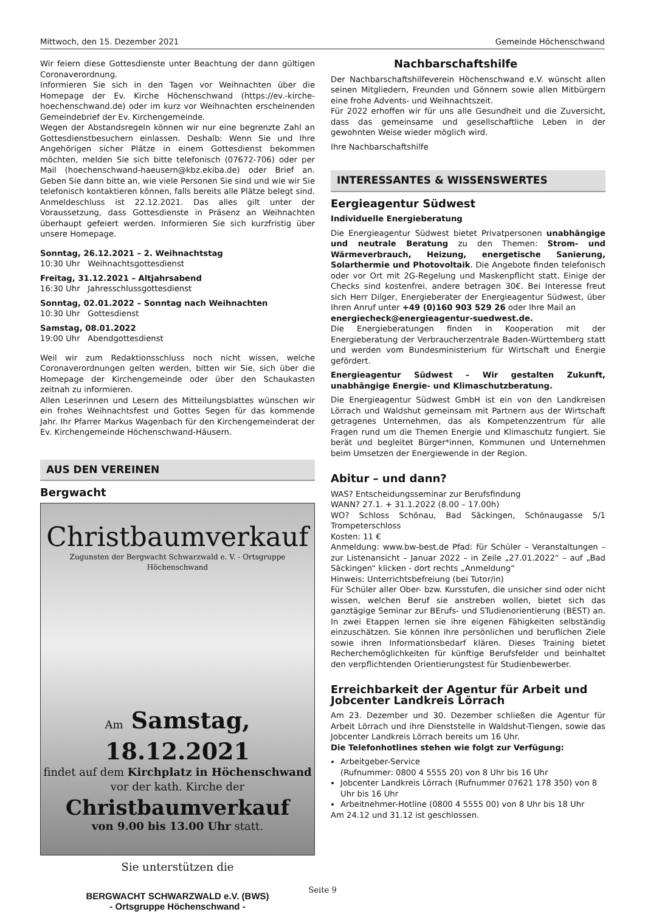Mittwoch, den 15. Dezember 2021 Gemeinde Höchenschwand
Wir feiern diese Gottesdienste unter Beachtung der dann gültigen Coronaverordnung.
Informieren Sie sich in den Tagen vor Weihnachten über die Homepage der Ev. Kirche Höchenschwand (https://ev.-kirche-hoechenschwand.de) oder im kurz vor Weihnachten erscheinenden Gemeindebrief der Ev. Kirchengemeinde.
Wegen der Abstandsregeln können wir nur eine begrenzte Zahl an Gottesdienstbesuchern einlassen. Deshalb: Wenn Sie und Ihre Angehörigen sicher Plätze in einem Gottesdienst bekommen möchten, melden Sie sich bitte telefonisch (07672-706) oder per Mail (hoechenschwand-haeusern@kbz.ekiba.de) oder Brief an. Geben Sie dann bitte an, wie viele Personen Sie sind und wie wir Sie telefonisch kontaktieren können, falls bereits alle Plätze belegt sind. Anmeldeschluss ist 22.12.2021. Das alles gilt unter der Voraussetzung, dass Gottesdienste in Präsenz an Weihnachten überhaupt gefeiert werden. Informieren Sie sich kurzfristig über unsere Homepage.
Sonntag, 26.12.2021 – 2. Weihnachtstag
10:30 Uhr Weihnachtsgottesdienst
Freitag, 31.12.2021 – Altjahrsabend
16:30 Uhr Jahresschlussgottesdienst
Sonntag, 02.01.2022 – Sonntag nach Weihnachten
10:30 Uhr Gottesdienst
Samstag, 08.01.2022
19:00 Uhr Abendgottesdienst
Weil wir zum Redaktionsschluss noch nicht wissen, welche Coronaverordnungen gelten werden, bitten wir Sie, sich über die Homepage der Kirchengemeinde oder über den Schaukasten zeitnah zu informieren.
Allen Leserinnen und Lesern des Mitteilungsblattes wünschen wir ein frohes Weihnachtsfest und Gottes Segen für das kommende Jahr. Ihr Pfarrer Markus Wagenbach für den Kirchengemeinderat der Ev. Kirchengemeinde Höchenschwand-Häusern.
AUS DEN VEREINEN
Bergwacht
Christbaumverkauf
Zugunsten der Bergwacht Schwarzwald e. V. - Ortsgruppe Höchenschwand
Am Samstag, 18.12.2021
findet auf dem Kirchplatz in Höchenschwand
vor der kath. Kirche der
Christbaumverkauf
von 9.00 bis 13.00 Uhr statt.
Sie unterstützen die
BERGWACHT SCHWARZWALD e.V. (BWS)
- Ortsgruppe Höchenschwand -
Nachbarschaftshilfe
Der Nachbarschaftshilfeverein Höchenschwand e.V. wünscht allen seinen Mitgliedern, Freunden und Gönnern sowie allen Mitbürgern eine frohe Advents- und Weihnachtszeit.
Für 2022 erhoffen wir für uns alle Gesundheit und die Zuversicht, dass das gemeinsame und gesellschaftliche Leben in der gewohnten Weise wieder möglich wird.
Ihre Nachbarschaftshilfe
INTERESSANTES & WISSENSWERTES
Eergieagentur Südwest
Individuelle Energieberatung
Die Energieagentur Südwest bietet Privatpersonen unabhängige und neutrale Beratung zu den Themen: Strom- und Wärmeverbrauch, Heizung, energetische Sanierung, Solarthermie und Photovoltaik. Die Angebote finden telefonisch oder vor Ort mit 2G-Regelung und Maskenpflicht statt. Einige der Checks sind kostenfrei, andere betragen 30€. Bei Interesse freut sich Herr Dilger, Energieberater der Energieagentur Südwest, über Ihren Anruf unter +49 (0)160 903 529 26 oder Ihre Mail an
energiecheck@energieagentur-suedwest.de.
Die Energieberatungen finden in Kooperation mit der Energieberatung der Verbraucherzentrale Baden-Württemberg statt und werden vom Bundesministerium für Wirtschaft und Energie gefördert.
Energieagentur Südwest – Wir gestalten Zukunft, unabhängige Energie- und Klimaschutzberatung.
Die Energieagentur Südwest GmbH ist ein von den Landkreisen Lörrach und Waldshut gemeinsam mit Partnern aus der Wirtschaft getragenes Unternehmen, das als Kompetenzzentrum für alle Fragen rund um die Themen Energie und Klimaschutz fungiert. Sie berät und begleitet Bürger*innen, Kommunen und Unternehmen beim Umsetzen der Energiewende in der Region.
Abitur – und dann?
WAS? Entscheidungsseminar zur Berufsfindung
WANN? 27.1. + 31.1.2022 (8.00 – 17.00h)
WO? Schloss Schönau, Bad Säckingen, Schönaugasse 5/1 Trompeterschloss
Kosten: 11 €
Anmeldung: www.bw-best.de Pfad: für Schüler – Veranstaltungen – zur Listenansicht – Januar 2022 – in Zeile „27.01.2022“ – auf „Bad Säckingen“ klicken - dort rechts „Anmeldung“
Hinweis: Unterrichtsbefreiung (bei Tutor/in)
Für Schüler aller Ober- bzw. Kursstufen, die unsicher sind oder nicht wissen, welchen Beruf sie anstreben wollen, bietet sich das ganztägige Seminar zur BErufs- und STudienorientierung (BEST) an. In zwei Etappen lernen sie ihre eigenen Fähigkeiten selbständig einzuschätzen. Sie können ihre persönlichen und beruflichen Ziele sowie ihren Informationsbedarf klären. Dieses Training bietet Recherchemöglichkeiten für künftige Berufsfelder und beinhaltet den verpflichtenden Orientierungstest für Studienbewerber.
Erreichbarkeit der Agentur für Arbeit und Jobcenter Landkreis Lörrach
Am 23. Dezember und 30. Dezember schließen die Agentur für Arbeit Lörrach und ihre Dienststelle in Waldshut-Tiengen, sowie das Jobcenter Landkreis Lörrach bereits um 16 Uhr.
Die Telefonhotlines stehen wie folgt zur Verfügung:
Arbeitgeber-Service
(Rufnummer: 0800 4 5555 20) von 8 Uhr bis 16 Uhr
Jobcenter Landkreis Lörrach (Rufnummer 07621 178 350) von 8 Uhr bis 16 Uhr
Arbeitnehmer-Hotline (0800 4 5555 00) von 8 Uhr bis 18 Uhr
Am 24.12 und 31.12 ist geschlossen.
Seite 9